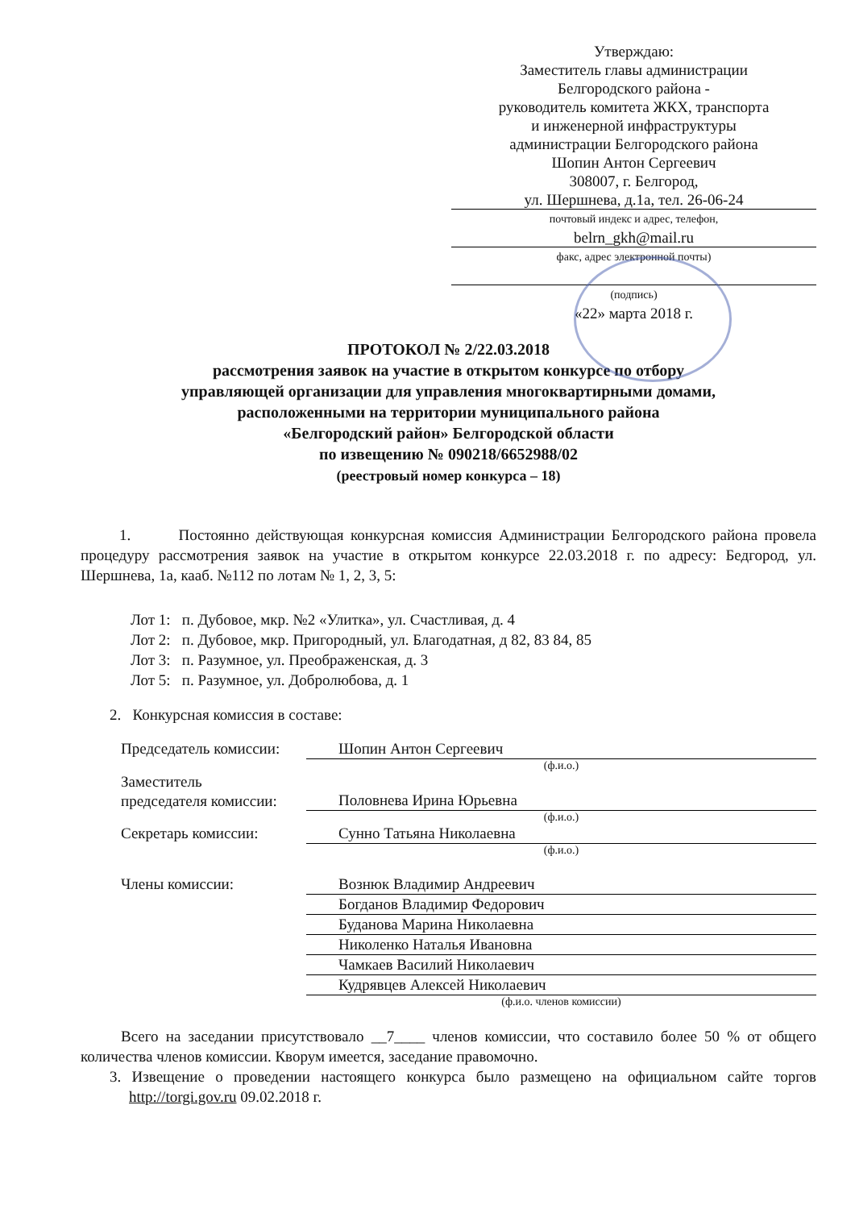Утверждаю:
Заместитель главы администрации
Белгородского района -
руководитель комитета ЖКХ, транспорта
и инженерной инфраструктуры
администрации Белгородского района
Шопин Антон Сергеевич
308007, г. Белгород,
ул. Шершнева, д.1а, тел. 26-06-24
почтовый индекс и адрес, телефон,
belrn_gkh@mail.ru
факс, адрес электронной почты)
(подпись)
«22» марта 2018 г.
ПРОТОКОЛ № 2/22.03.2018
рассмотрения заявок на участие в открытом конкурсе по отбору
управляющей организации для управления многоквартирными домами,
расположенными на территории муниципального района
«Белгородский район» Белгородской области
по извещению № 090218/6652988/02
(реестровый номер конкурса – 18)
1. Постоянно действующая конкурсная комиссия Администрации Белгородского района провела процедуру рассмотрения заявок на участие в открытом конкурсе 22.03.2018 г. по адресу: Бедгород, ул. Шершнева, 1а, кааб. №112 по лотам № 1, 2, 3, 5:
Лот 1: п. Дубовое, мкр. №2 «Улитка», ул. Счастливая, д. 4
Лот 2: п. Дубовое, мкр. Пригородный, ул. Благодатная, д 82, 83 84, 85
Лот 3: п. Разумное, ул. Преображенская, д. 3
Лот 5: п. Разумное, ул. Добролюбова, д. 1
2. Конкурсная комиссия в составе:
Председатель комиссии: Шопин Антон Сергеевич
(ф.и.о.)
Заместитель
председателя комиссии: Половнева Ирина Юрьевна
(ф.и.о.)
Секретарь комиссии: Сунно Татьяна Николаевна
(ф.и.о.)
Члены комиссии: Вознюк Владимир Андреевич
Богданов Владимир Федорович
Буданова Марина Николаевна
Николенко Наталья Ивановна
Чамкаев Василий Николаевич
Кудрявцев Алексей Николаевич
(ф.и.о. членов комиссии)
Всего на заседании присутствовало __7____ членов комиссии, что составило более 50 % от общего количества членов комиссии. Кворум имеется, заседание правомочно.
3. Извещение о проведении настоящего конкурса было размещено на официальном сайте торгов http://torgi.gov.ru 09.02.2018 г.